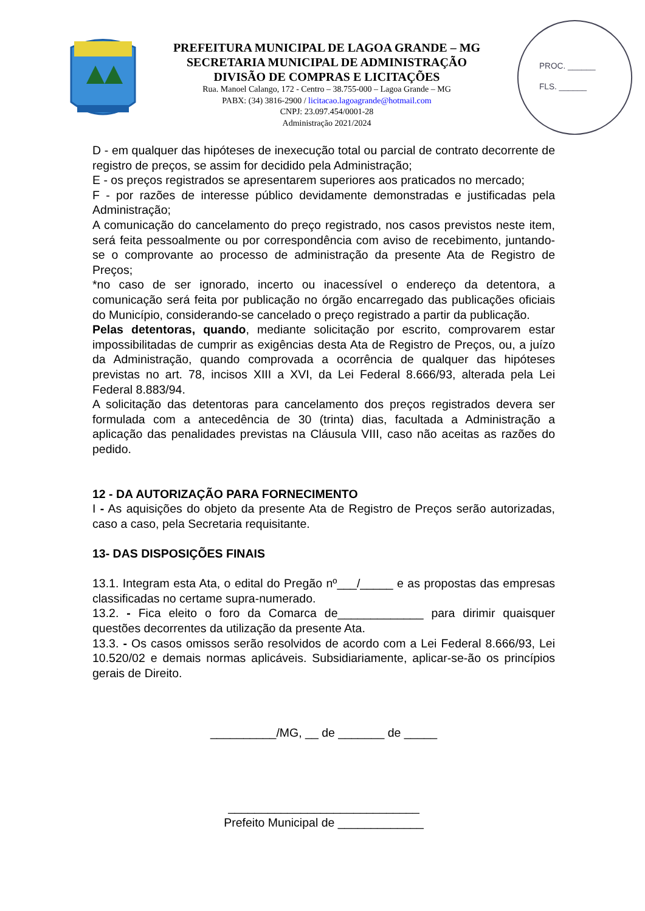PREFEITURA MUNICIPAL DE LAGOA GRANDE – MG
SECRETARIA MUNICIPAL DE ADMINISTRAÇÃO
DIVISÃO DE COMPRAS E LICITAÇÕES
Rua. Manoel Calango, 172 - Centro – 38.755-000 – Lagoa Grande – MG
PABX: (34) 3816-2900 / licitacao.lagoagrande@hotmail.com
CNPJ: 23.097.454/0001-28
Administração 2021/2024
PROC. ______
FLS. ______
D - em qualquer das hipóteses de inexecução total ou parcial de contrato decorrente de registro de preços, se assim for decidido pela Administração;
E - os preços registrados se apresentarem superiores aos praticados no mercado;
F - por razões de interesse público devidamente demonstradas e justificadas pela Administração;
A comunicação do cancelamento do preço registrado, nos casos previstos neste item, será feita pessoalmente ou por correspondência com aviso de recebimento, juntando-se o comprovante ao processo de administração da presente Ata de Registro de Preços;
*no caso de ser ignorado, incerto ou inacessível o endereço da detentora, a comunicação será feita por publicação no órgão encarregado das publicações oficiais do Município, considerando-se cancelado o preço registrado a partir da publicação.
Pelas detentoras, quando, mediante solicitação por escrito, comprovarem estar impossibilitadas de cumprir as exigências desta Ata de Registro de Preços, ou, a juízo da Administração, quando comprovada a ocorrência de qualquer das hipóteses previstas no art. 78, incisos XIII a XVI, da Lei Federal 8.666/93, alterada pela Lei Federal 8.883/94.
A solicitação das detentoras para cancelamento dos preços registrados devera ser formulada com a antecedência de 30 (trinta) dias, facultada a Administração a aplicação das penalidades previstas na Cláusula VIII, caso não aceitas as razões do pedido.
12 - DA AUTORIZAÇÃO PARA FORNECIMENTO
I - As aquisições do objeto da presente Ata de Registro de Preços serão autorizadas, caso a caso, pela Secretaria requisitante.
13- DAS DISPOSIÇÕES FINAIS
13.1. Integram esta Ata, o edital do Pregão nº___/_____ e as propostas das empresas classificadas no certame supra-numerado.
13.2. - Fica eleito o foro da Comarca de_____________ para dirimir quaisquer questões decorrentes da utilização da presente Ata.
13.3. - Os casos omissos serão resolvidos de acordo com a Lei Federal 8.666/93, Lei 10.520/02 e demais normas aplicáveis. Subsidiariamente, aplicar-se-ão os princípios gerais de Direito.
__________/MG, __ de _______ de _____
_____________________________
Prefeito Municipal de _____________